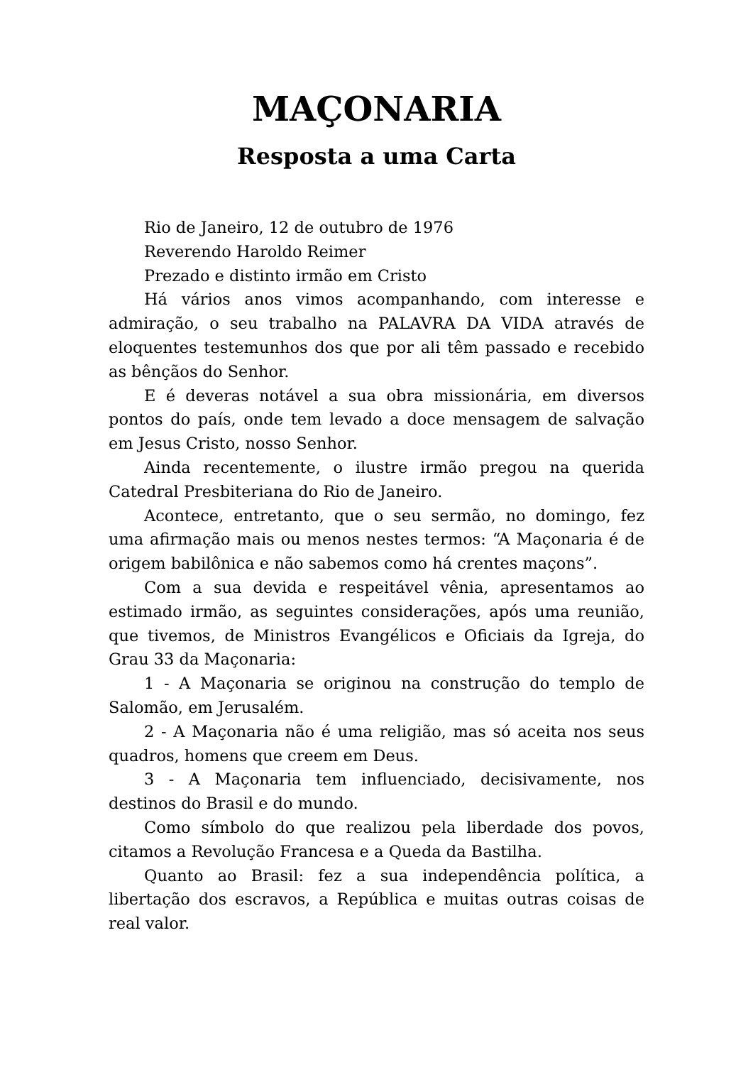MAÇONARIA
Resposta a uma Carta
Rio de Janeiro, 12 de outubro de 1976
Reverendo Haroldo Reimer
Prezado e distinto irmão em Cristo
Há vários anos vimos acompanhando, com interesse e admiração, o seu trabalho na PALAVRA DA VIDA através de eloquentes testemunhos dos que por ali têm passado e recebido as bênçãos do Senhor.
E é deveras notável a sua obra missionária, em diversos pontos do país, onde tem levado a doce mensagem de salvação em Jesus Cristo, nosso Senhor.
Ainda recentemente, o ilustre irmão pregou na querida Catedral Presbiteriana do Rio de Janeiro.
Acontece, entretanto, que o seu sermão, no domingo, fez uma afirmação mais ou menos nestes termos: “A Maçonaria é de origem babilônica e não sabemos como há crentes maçons”.
Com a sua devida e respeitável vênia, apresentamos ao estimado irmão, as seguintes considerações, após uma reunião, que tivemos, de Ministros Evangélicos e Oficiais da Igreja, do Grau 33 da Maçonaria:
1 - A Maçonaria se originou na construção do templo de Salomão, em Jerusalém.
2 - A Maçonaria não é uma religião, mas só aceita nos seus quadros, homens que creem em Deus.
3 - A Maçonaria tem influenciado, decisivamente, nos destinos do Brasil e do mundo.
Como símbolo do que realizou pela liberdade dos povos, citamos a Revolução Francesa e a Queda da Bastilha.
Quanto ao Brasil: fez a sua independência política, a libertação dos escravos, a República e muitas outras coisas de real valor.